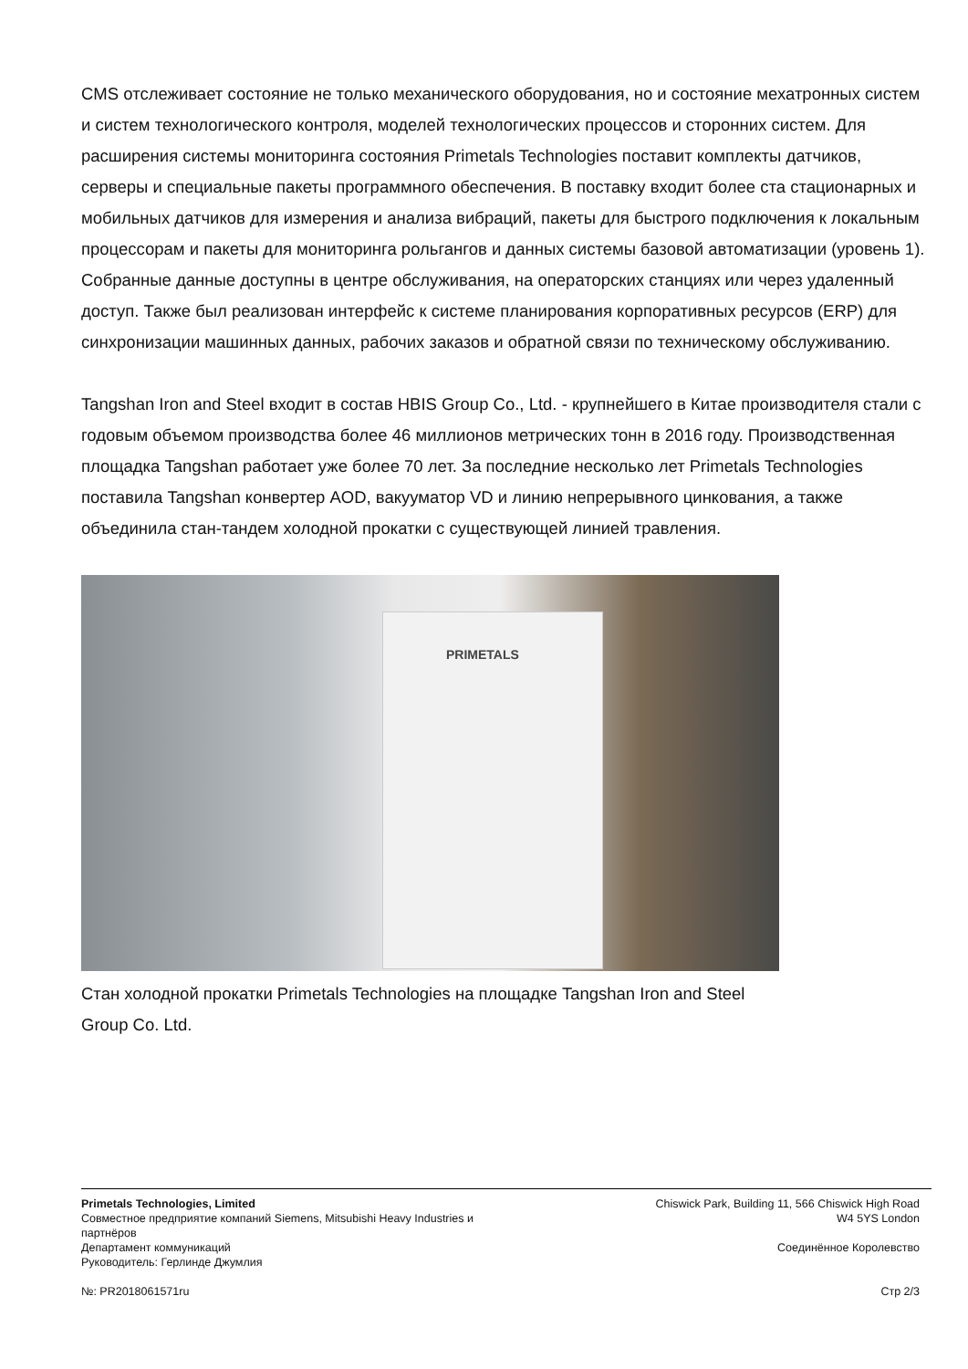CMS отслеживает состояние не только механического оборудования, но и состояние мехатронных систем и систем технологического контроля, моделей технологических процессов и сторонних систем. Для расширения системы мониторинга состояния Primetals Technologies поставит комплекты датчиков, серверы и специальные пакеты программного обеспечения. В поставку входит более ста стационарных и мобильных датчиков для измерения и анализа вибраций, пакеты для быстрого подключения к локальным процессорам и пакеты для мониторинга рольгангов и данных системы базовой автоматизации (уровень 1). Собранные данные доступны в центре обслуживания, на операторских станциях или через удаленный доступ. Также был реализован интерфейс к системе планирования корпоративных ресурсов (ERP) для синхронизации машинных данных, рабочих заказов и обратной связи по техническому обслуживанию.
Tangshan Iron and Steel входит в состав HBIS Group Co., Ltd. - крупнейшего в Китае производителя стали с годовым объемом производства более 46 миллионов метрических тонн в 2016 году. Производственная площадка Tangshan работает уже более 70 лет. За последние несколько лет Primetals Technologies поставила Tangshan конвертер AOD, вакууматор VD и линию непрерывного цинкования, а также объединила стан-тандем холодной прокатки с существующей линией травления.
PRIMETALS
Стан холодной прокатки Primetals Technologies на площадке Tangshan Iron and Steel Group Co. Ltd.
Primetals Technologies, Limited
Совместное предприятие компаний Siemens, Mitsubishi Heavy Industries и
партнёров
Департамент коммуникаций
Руководитель: Герлинде Джумлия
№: PR2018061571ru
Chiswick Park, Building 11, 566 Chiswick High Road
W4 5YS London
Соединённое Королевство
Стр 2/3